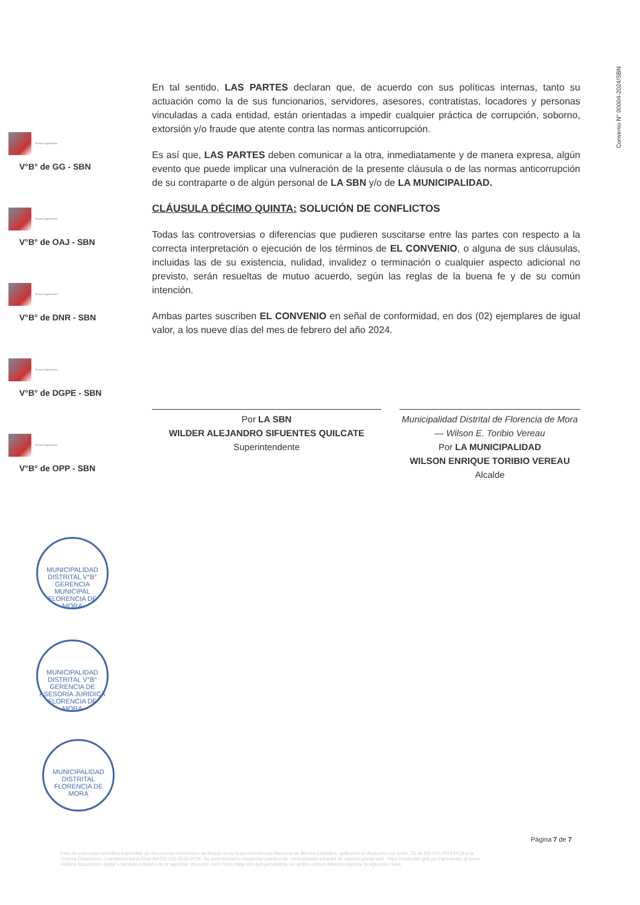Convenio N° 00004-2024/SBN
Firmado digitalmente
V°B° de GG - SBN
Firmado digitalmente
V°B° de OAJ - SBN
Firmado digitalmente
V°B° de DNR - SBN
Firmado digitalmente
V°B° de DGPE - SBN
Firmado digitalmente
V°B° de OPP - SBN
En tal sentido, LAS PARTES declaran que, de acuerdo con sus políticas internas, tanto su actuación como la de sus funcionarios, servidores, asesores, contratistas, locadores y personas vinculadas a cada entidad, están orientadas a impedir cualquier práctica de corrupción, soborno, extorsión y/o fraude que atente contra las normas anticorrupción.
Es así que, LAS PARTES deben comunicar a la otra, inmediatamente y de manera expresa, algún evento que puede implicar una vulneración de la presente cláusula o de las normas anticorrupción de su contraparte o de algún personal de LA SBN y/o de LA MUNICIPALIDAD.
CLÁUSULA DÉCIMO QUINTA: SOLUCIÓN DE CONFLICTOS
Todas las controversias o diferencias que pudieren suscitarse entre las partes con respecto a la correcta interpretación o ejecución de los términos de EL CONVENIO, o alguna de sus cláusulas, incluidas las de su existencia, nulidad, invalidez o terminación o cualquier aspecto adicional no previsto, serán resueltas de mutuo acuerdo, según las reglas de la buena fe y de su común intención.
Ambas partes suscriben EL CONVENIO en señal de conformidad, en dos (02) ejemplares de igual valor, a los nueve días del mes de febrero del año 2024.
Por LA SBN
WILDER ALEJANDRO SIFUENTES QUILCATE
Superintendente
Municipalidad Distrital de Florencia de Mora — Wilson E. Toribio Vereau
Por LA MUNICIPALIDAD
WILSON ENRIQUE TORIBIO VEREAU
Alcalde
MUNICIPALIDAD DISTRITAL V°B° GERENCIA MUNICIPAL FLORENCIA DE MORA
MUNICIPALIDAD DISTRITAL V°B° GERENCIA DE ASESORÍA JURÍDICA FLORENCIA DE MORA
MUNICIPALIDAD DISTRITAL FLORENCIA DE MORA
Página 7 de 7
Esta es una copia auténtica imprimible de documento electrónico archivado en la Superintendencia Nacional de Bienes Estatales, aplicando lo dispuesto por el Art. 25 de DS 070-2013-PCM y la Tercera Disposición Complementaria Final del DS 026-2016-PCM. Su autenticidad e integridad pueden ser contrastadas a través de nuestro portal web: https://www.sbn.gob.pe ingresando al icono Verifica documento digital o también a través de la siguiente dirección web: https://app.sbn.gob.pe/verifica. En ambos casos deberás ingresar la siguiente clave: